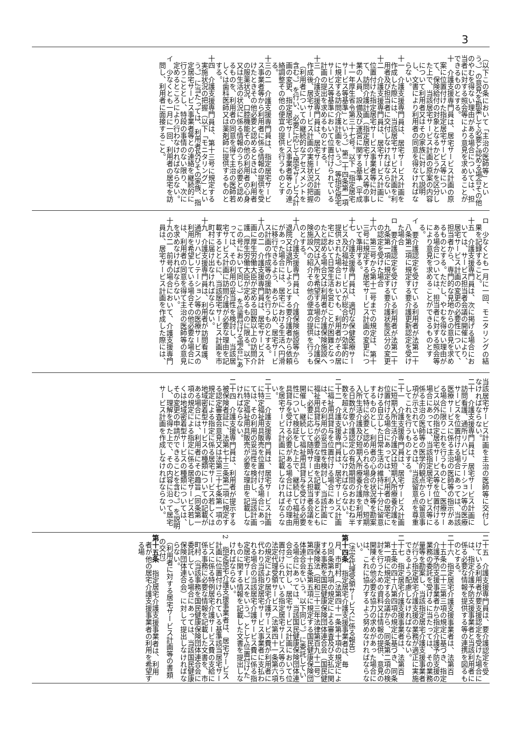3
（以下この条において「主治の医師等」という。）の意見を勘案して必要と認める場合その他のやむを得ない理由がある場合については、担当者に対する照会等により意見を求めることができるものとする。
十　介護支援専門員は、居宅サービス計画の原案に位置付けた指定居宅サービス等について、保険給付の対象となるかどうかを区分した上で、当該居宅サービス計画の原案の内容について利用者又はその家族に対して説明し、文書により利用者の同意を得なければならない。
十一　介護支援専門員は、居宅サービス計画を作成した際には、当該居宅サービス計画を利用者及び担当者に交付しなければならない。
十二　介護支援専門員は、居宅サービス計画に位置付けた指定居宅サービス事業者等に対して、訪問介護計画（指定居宅サービス等の事業の人員、設備及び運営に関する基準（平成十一年厚生省令第三十七号。以下「指定居宅サービス等基準」という。）第二十四条第一項に規定する訪問介護計画をいう。）等指定居宅サービス等基準において位置付けられている計画の提出を求めるものとする。
十三　介護支援専門員は、居宅サービス計画の作成後、居宅サービス計画の実施状況の把握（利用者についての継続的なアセスメントを含む。）を行い、必要に応じて居宅サービス計画の変更、指定居宅サービス事業者等との連絡調整その他の便宜の提供を行うものとする。
十三の二　介護支援専門員は、指定居宅サービス事業者等から利用者に係る情報の提供を受けたときその他必要と認めるときは、利用者の服薬状況、口腔機能その他の利用者の心身又は生活の状況に係る情報のうち必要と認めるものを、利用者の同意を得て主治の医師若しくは歯科医師又は薬剤師に提供するものとする。
十四　介護支援専門員は、第十三号に規定する実施状況の把握（以下「モニタリング」という。）に当たっては、利用者及びその家族、指定居宅サービス事業者等との連絡を継続的に行うこととし、特段の事情のない限り、次に定めるところにより行わなければならない。
イ　少なくとも一月に一回、利用者の居宅を訪問し、利用者に面接すること。
ロ　少なくとも一月に一回、モニタリングの結果を記録すること。
十五　介護支援専門員は、次に掲げる場合においては、サービス担当者会議の開催により、居宅サービス計画の変更の必要性について、担当者から、専門的な見地からの意見を求めるものとする。ただし、やむを得ない理由がある場合については、担当者に対する照会等により意見を求めることができるものとする。
イ　要介護認定を受けている利用者が法第二十八条第二項に規定する要介護更新認定を受けた場合
ロ　要介護認定を受けている利用者が法第二十九条第一項に規定する要介護状態区分の変更の認定を受けた場合
十六　第三号から第十二号までの規定は、第十三号に規定する居宅サービス計画の変更について準用する。
十七　介護支援専門員は、適切な保健医療サービス及び福祉サービスが総合的かつ効率的に提供された場合においても、利用者がその居宅において日常生活を営むことが困難となったと認める場合又は利用者が介護保険施設への入院又は入所を希望する場合には、介護保険施設への紹介その他の便宜の提供を行うものとする。
十八　介護支援専門員は、介護保険施設等から退院又は退所しようとする要介護者から依頼があった場合には、居宅における生活へ円滑に移行できるよう、あらかじめ、居宅サービス計画の作成等の援助を行うものとする。
十八の二　介護支援専門員は、居宅サービス計画に厚生労働大臣が定める回数以上の訪問介護（厚生労働大臣が定めるものに限る。以下この号において同じ。）を位置付ける場合にあっては、その利用の妥当性を検討し、当該居宅サービス計画に訪問介護が必要な理由を記載するとともに、当該居宅サービス計画を市町村に届け出なければならない。
十九　介護支援専門員は、利用者が訪問看護、通所リハビリテーション等の医療サービスの利用を希望している場合その他必要な場合には、利用者の同意を得て主治の医師等の意見を求めなければならない。
十九の二　前号の場合において、介護支援専門員は、居宅サービス計画を作成した際には、
当該居宅サービス計画を主治の医師等に交付しなければならない。
二十　介護支援専門員は、居宅サービス計画に訪問看護、通所リハビリテーション等の医療サービスを位置付ける場合にあっては、当該医療サービスに係る主治の医師等の指示がある場合に限りこれを行うものとし、医療サービス以外の指定居宅サービス等を位置付ける場合にあっては、当該指定居宅サービス等に係る主治の医師等の医学的観点からの留意事項が示されているときは、当該留意点を尊重してこれを行うものとする。
二十一　介護支援専門員は、居宅サービス計画に短期入所生活介護又は短期入所療養介護を位置付ける場合にあっては、利用者の居宅における自立した日常生活の維持に十分に留意するものとし、利用者の心身の状況等を勘案して特に必要と認められる場合を除き、短期入所生活介護及び短期入所療養介護を利用する日数が要介護認定の有効期間のおおむね半数を超えないようにしなければならない。
二十二　介護支援専門員は、居宅サービス計画に福祉用具貸与を位置付ける場合にあっては、その利用の妥当性を検討し、当該計画に福祉用具貸与が必要な理由を記載するとともに、必要に応じて随時サービス担当者会議を開催し、継続して福祉用具貸与を受ける必要性について検証をした上で、継続して福祉用具貸与を受ける必要がある場合にはその理由を居宅サービス計画に記載しなければならない。
二十三　介護支援専門員は、居宅サービス計画に特定福祉用具販売を位置付ける場合にあっては、その利用の妥当性を検討し、当該計画に特定福祉用具販売が必要な理由を記載しなければならない。
二十四　介護支援専門員は、利用者が提示する被保険者証に、法第七十三条第二項に規定する認定審査会意見又は法第三十七条第一項の規定による指定に係る居宅サービス若しくは地域密着型サービスの種類についての記載がある場合には、利用者にその趣旨（同条第一項の規定による指定に係る居宅サービス若しくは地域密着型サービスの種類については、その変更の申請ができることを含む。）を説明し、理解を得た上で、その内容に沿って居宅サービス計画を作成しなければならない。
二十五　介護支援専門員は、要介護認定を受けている利用者が要支援認定を受けた場合には、指定介護予防支援事業者と当該利用者に係る必要な情報を提供する等の連携を図るものとする。
二十六　指定居宅介護支援事業者は、法第百十五条の二十三第三項の規定に基づき、指定介護予防支援事業者から指定介護予防支援の業務の委託を受けるに当たっては、その業務量等を勘案し、当該指定居宅介護支援事業者が行う指定居宅介護支援の業務が適正に実施できるよう配慮しなければならない。
二十七　指定居宅介護支援事業者は、法第百十五条の四十八第四項の規定に基づき、同条第一項に規定する会議から、同条第二項の検討を行うための資料又は情報の提供、意見の開陳その他必要な協力の求めがあった場合には、これに協力するよう努めなければならない。
（法定代理受領サービスに係る報告）
第十四条　指定居宅介護支援事業者は、毎月、市町村（法第四十一条第十項の規定により同条第九項の規定による審査及び支払に関する事務を国民健康保険団体連合会（国民健康保険法（昭和三十三年法律第百九十二号）第四十五条第五項に規定する国民健康保険団体連合会をいう。以下同じ。）に委託している場合にあっては、当該国民健康保険団体連合会）に対し、居宅サービス計画において位置付けられている指定居宅サービス等のうち法定代理受領サービス（法第四十一条第六項の規定により居宅介護サービス費が利用者に代わり当該指定居宅サービス事業者に支払われる場合の当該居宅介護サービス費に係る指定居宅サービスをいう。）として位置付けたものに関する情報を記載した文書を提出しなければならない。
2　指定居宅介護支援事業者は、居宅サービス計画に位置付けられている基準該当居宅サービスに係る特例居宅介護サービス費の支給に係る事務に必要な情報を記載した文書を、市町村（当該事務を国民健康保険団体連合会に委託している場合にあっては、当該国民健康保険団体連合会）に対して提出しなければならない。
（利用者に対する居宅サービス計画等の書類の交付）
第十五条　指定居宅介護支援事業者は、利用者が他の居宅介護支援事業者の利用を希望する場